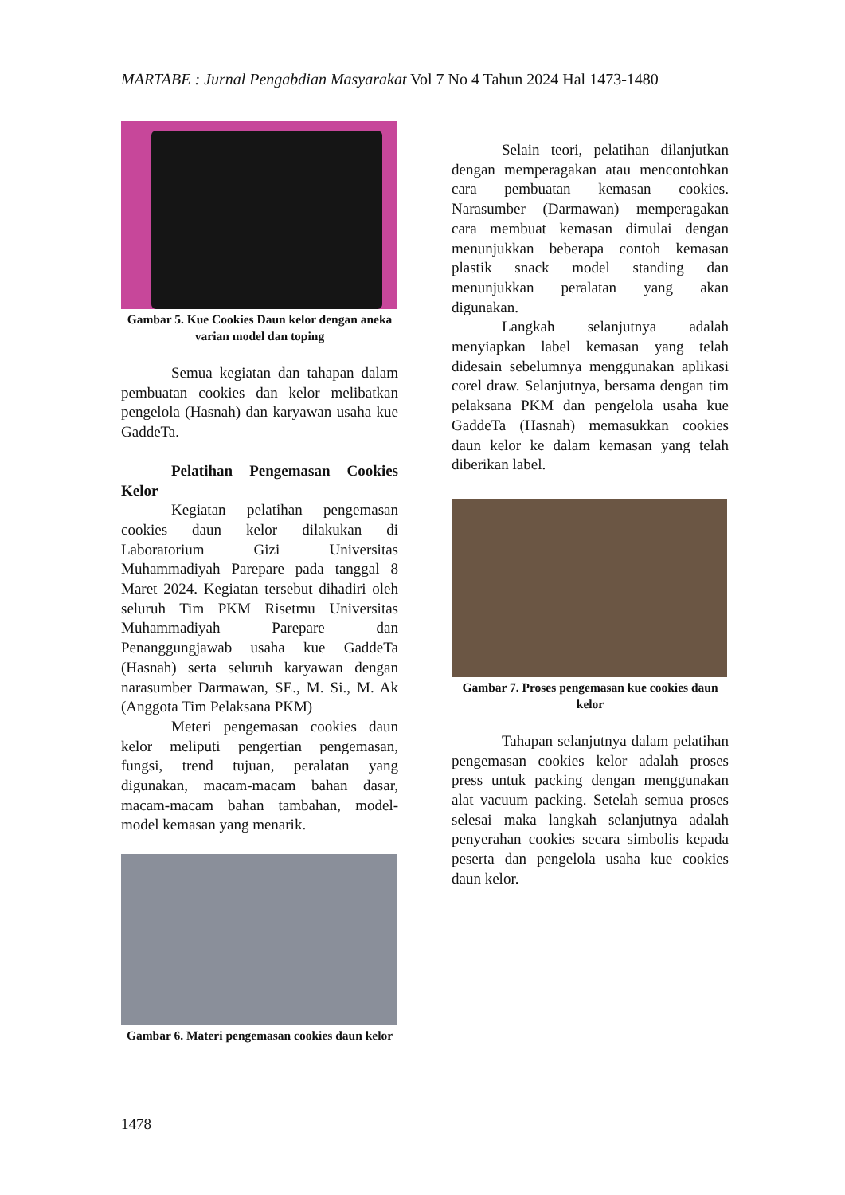MARTABE : Jurnal Pengabdian Masyarakat Vol 7 No 4 Tahun 2024 Hal 1473-1480
Gambar 5. Kue Cookies Daun kelor dengan aneka varian model dan toping
Semua kegiatan dan tahapan dalam pembuatan cookies dan kelor melibatkan pengelola (Hasnah) dan karyawan usaha kue GaddeTa.
Pelatihan Pengemasan Cookies Kelor
Kegiatan pelatihan pengemasan cookies daun kelor dilakukan di Laboratorium Gizi Universitas Muhammadiyah Parepare pada tanggal 8 Maret 2024. Kegiatan tersebut dihadiri oleh seluruh Tim PKM Risetmu Universitas Muhammadiyah Parepare dan Penanggungjawab usaha kue GaddeTa (Hasnah) serta seluruh karyawan dengan narasumber Darmawan, SE., M. Si., M. Ak (Anggota Tim Pelaksana PKM)
Meteri pengemasan cookies daun kelor meliputi pengertian pengemasan, fungsi, trend tujuan, peralatan yang digunakan, macam-macam bahan dasar, macam-macam bahan tambahan, model-model kemasan yang menarik.
Gambar 6. Materi pengemasan cookies daun kelor
Selain teori, pelatihan dilanjutkan dengan memperagakan atau mencontohkan cara pembuatan kemasan cookies. Narasumber (Darmawan) memperagakan cara membuat kemasan dimulai dengan menunjukkan beberapa contoh kemasan plastik snack model standing dan menunjukkan peralatan yang akan digunakan.
Langkah selanjutnya adalah menyiapkan label kemasan yang telah didesain sebelumnya menggunakan aplikasi corel draw. Selanjutnya, bersama dengan tim pelaksana PKM dan pengelola usaha kue GaddeTa (Hasnah) memasukkan cookies daun kelor ke dalam kemasan yang telah diberikan label.
Gambar 7. Proses pengemasan kue cookies daun kelor
Tahapan selanjutnya dalam pelatihan pengemasan cookies kelor adalah proses press untuk packing dengan menggunakan alat vacuum packing. Setelah semua proses selesai maka langkah selanjutnya adalah penyerahan cookies secara simbolis kepada peserta dan pengelola usaha kue cookies daun kelor.
1478